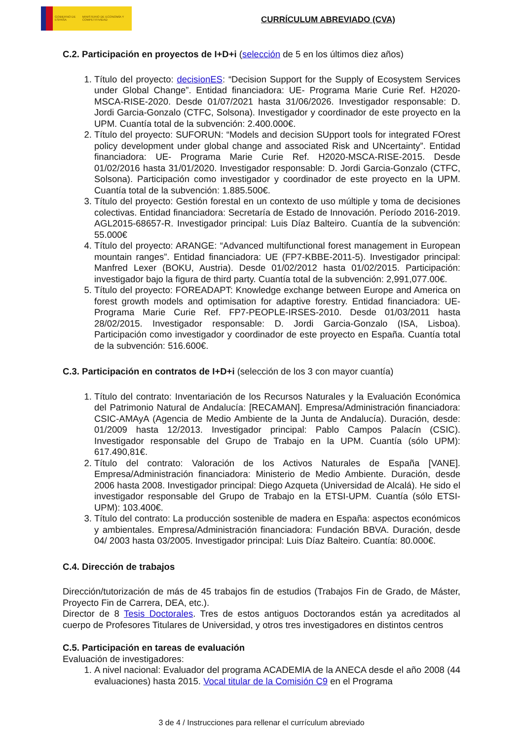GOBIERNO DE ESPAÑA MINISTERIO DE ECONOMÍA Y COMPETITIVIDAD
CURRÍCULUM ABREVIADO (CVA)
C.2. Participación en proyectos de I+D+i (selección de 5 en los últimos diez años)
1. Título del proyecto: decisionES: “Decision Support for the Supply of Ecosystem Services under Global Change”. Entidad financiadora: UE- Programa Marie Curie Ref. H2020-MSCA-RISE-2020. Desde 01/07/2021 hasta 31/06/2026. Investigador responsable: D. Jordi Garcia-Gonzalo (CTFC, Solsona). Investigador y coordinador de este proyecto en la UPM. Cuantía total de la subvención: 2.400.000€.
2. Título del proyecto: SUFORUN: “Models and decision SUpport tools for integrated FOrest policy development under global change and associated Risk and UNcertainty”. Entidad financiadora: UE- Programa Marie Curie Ref. H2020-MSCA-RISE-2015. Desde 01/02/2016 hasta 31/01/2020. Investigador responsable: D. Jordi Garcia-Gonzalo (CTFC, Solsona). Participación como investigador y coordinador de este proyecto en la UPM. Cuantía total de la subvención: 1.885.500€.
3. Título del proyecto: Gestión forestal en un contexto de uso múltiple y toma de decisiones colectivas. Entidad financiadora: Secretaría de Estado de Innovación. Período 2016-2019. AGL2015-68657-R. Investigador principal: Luis Díaz Balteiro. Cuantía de la subvención: 55.000€
4. Título del proyecto: ARANGE: “Advanced multifunctional forest management in European mountain ranges”. Entidad financiadora: UE (FP7-KBBE-2011-5). Investigador principal: Manfred Lexer (BOKU, Austria). Desde 01/02/2012 hasta 01/02/2015. Participación: investigador bajo la figura de third party. Cuantía total de la subvención: 2,991,077.00€.
5. Título del proyecto: FOREADAPT: Knowledge exchange between Europe and America on forest growth models and optimisation for adaptive forestry. Entidad financiadora: UE- Programa Marie Curie Ref. FP7-PEOPLE-IRSES-2010. Desde 01/03/2011 hasta 28/02/2015. Investigador responsable: D. Jordi Garcia-Gonzalo (ISA, Lisboa). Participación como investigador y coordinador de este proyecto en España. Cuantía total de la subvención: 516.600€.
C.3. Participación en contratos de I+D+i (selección de los 3 con mayor cuantía)
1. Título del contrato: Inventariación de los Recursos Naturales y la Evaluación Económica del Patrimonio Natural de Andalucía: [RECAMAN]. Empresa/Administración financiadora: CSIC-AMAyA (Agencia de Medio Ambiente de la Junta de Andalucía). Duración, desde: 01/2009 hasta 12/2013. Investigador principal: Pablo Campos Palacín (CSIC). Investigador responsable del Grupo de Trabajo en la UPM. Cuantía (sólo UPM): 617.490,81€.
2. Título del contrato: Valoración de los Activos Naturales de España [VANE]. Empresa/Administración financiadora: Ministerio de Medio Ambiente. Duración, desde 2006 hasta 2008. Investigador principal: Diego Azqueta (Universidad de Alcalá). He sido el investigador responsable del Grupo de Trabajo en la ETSI-UPM. Cuantía (sólo ETSI-UPM): 103.400€.
3. Título del contrato: La producción sostenible de madera en España: aspectos económicos y ambientales. Empresa/Administración financiadora: Fundación BBVA. Duración, desde 04/ 2003 hasta 03/2005. Investigador principal: Luis Díaz Balteiro. Cuantía: 80.000€.
C.4. Dirección de trabajos
Dirección/tutorización de más de 45 trabajos fin de estudios (Trabajos Fin de Grado, de Máster, Proyecto Fin de Carrera, DEA, etc.).
Director de 8 Tesis Doctorales. Tres de estos antiguos Doctorandos están ya acreditados al cuerpo de Profesores Titulares de Universidad, y otros tres investigadores en distintos centros
C.5. Participación en tareas de evaluación
Evaluación de investigadores:
1. A nivel nacional: Evaluador del programa ACADEMIA de la ANECA desde el año 2008 (44 evaluaciones) hasta 2015. Vocal titular de la Comisión C9 en el Programa
3 de 4 / Instrucciones para rellenar el currículum abreviado